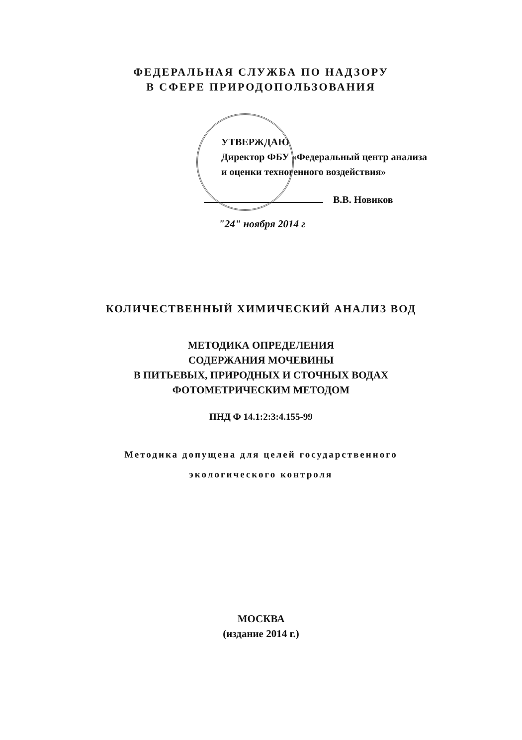ФЕДЕРАЛЬНАЯ СЛУЖБА ПО НАДЗОРУ
В СФЕРЕ ПРИРОДОПОЛЬЗОВАНИЯ
УТВЕРЖДАЮ
Директор ФБУ «Федеральный центр анализа и оценки техногенного воздействия»
В.В. Новиков
"24" ноября 2014 г
КОЛИЧЕСТВЕННЫЙ ХИМИЧЕСКИЙ АНАЛИЗ ВОД
МЕТОДИКА ОПРЕДЕЛЕНИЯ
СОДЕРЖАНИЯ МОЧЕВИНЫ
В ПИТЬЕВЫХ, ПРИРОДНЫХ И СТОЧНЫХ ВОДАХ
ФОТОМЕТРИЧЕСКИМ МЕТОДОМ
ПНД Ф 14.1:2:3:4.155-99
Методика допущена для целей государственного
экологического контроля
МОСКВА
(издание 2014 г.)